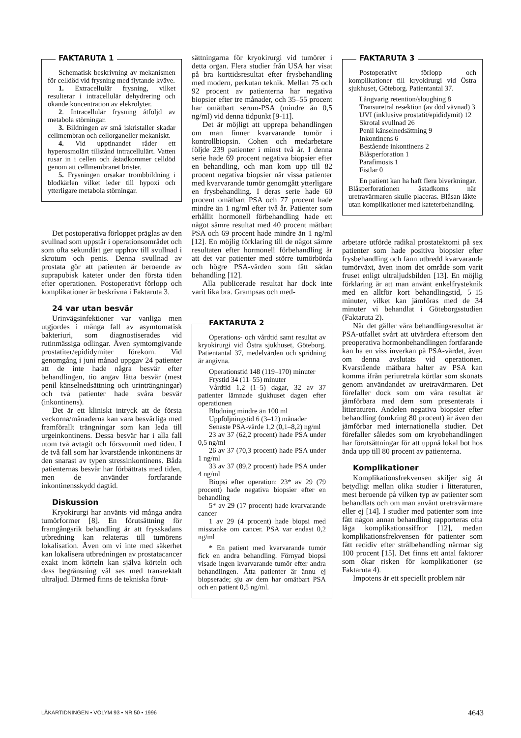FAKTARUTA 1
Schematisk beskrivning av mekanismen för celldöd vid frysning med flytande kväve.
1. Extracellulär frysning, vilket resulterar i intracellulär dehydrering och ökande koncentration av elekrolyter.
2. Intracellulär frysning åtföljd av metabola störningar.
3. Bildningen av små iskristaller skadar cellmembran och cellorganeller mekaniskt.
4. Vid upptinandet råder ett hyperosmolärt tillstånd intracellulärt. Vatten rusar in i cellen och åstadkommer celldöd genom att cellmembranet brister.
5. Frysningen orsakar trombbildning i blodkärlen vilket leder till hypoxi och ytterligare metabola störningar.
Det postoperativa förloppet präglas av den svullnad som uppstår i operationsområdet och som ofta sekundärt ger upphov till svullnad i skrotum och penis. Denna svullnad av prostata gör att patienten är beroende av suprapubisk kateter under den första tiden efter operationen. Postoperativt förlopp och komplikationer är beskrivna i Faktaruta 3.
24 var utan besvär
Urinvägsinfektioner var vanliga men utgjordes i många fall av asymtomatisk bakteriuri, som diagnostiserades vid rutinmässiga odlingar. Även symtomgivande prostatiter/epididymiter förekom. Vid genomgång i juni månad uppgav 24 patienter att de inte hade några besvär efter behandlingen, tio angav lätta besvär (mest penil känselnedsättning och urinträngningar) och två patienter hade svåra besvär (inkontinens).
Det är ett kliniskt intryck att de första veckorna/månaderna kan vara besvärliga med framförallt trängningar som kan leda till urgeinkontinens. Dessa besvär har i alla fall utom två avtagit och försvunnit med tiden. I de två fall som har kvarstående inkontinens är den snarast av typen stressinkontinens. Båda patienternas besvär har förbättrats med tiden, men de använder fortfarande inkontinensskydd dagtid.
Diskussion
Kryokirurgi har använts vid många andra tumörformer [8]. En förutsättning för framgångsrik behandling är att frysskadans utbredning kan relateras till tumörens lokalisation. Även om vi inte med säkerhet kan lokalisera utbredningen av prostatacancer exakt inom körteln kan själva körteln och dess begränsning väl ses med transrektalt ultraljud. Därmed finns de tekniska förut-
sättningarna för kryokirurgi vid tumörer i detta organ. Flera studier från USA har visat på bra korttidsresultat efter frysbehandling med modern, perkutan teknik. Mellan 75 och 92 procent av patienterna har negativa biopsier efter tre månader, och 35–55 procent har omätbart serum-PSA (mindre än 0,5 ng/ml) vid denna tidpunkt [9-11].
Det är möjligt att upprepa behandlingen om man finner kvarvarande tumör i kontrollbiopsin. Cohen och medarbetare följde 239 patienter i minst två år. I denna serie hade 69 procent negativa biopsier efter en behandling, och man kom upp till 82 procent negativa biopsier när vissa patienter med kvarvarande tumör genomgått ytterligare en frysbehandling. I deras serie hade 60 procent omätbart PSA och 77 procent hade mindre än 1 ng/ml efter två år. Patienter som erhållit hormonell förbehandling hade ett något sämre resultat med 40 procent mätbart PSA och 69 procent hade mindre än 1 ng/ml [12]. En möjlig förklaring till de något sämre resultaten efter hormonell förbehandling är att det var patienter med större tumörbörda och högre PSA-värden som fått sådan behandling [12].
Alla publicerade resultat har dock inte varit lika bra. Grampsas och med-
FAKTARUTA 2
Operations- och vårdtid samt resultat av kryokirurgi vid Östra sjukhuset, Göteborg. Patientantal 37, medelvärden och spridning är angivna.
Operationstid 148 (119–170) minuter
Frystid 34 (11–55) minuter
Vårdtid 1,2 (1–5) dagar, 32 av 37 patienter lämnade sjukhuset dagen efter operationen
Blödning mindre än 100 ml
Uppföljningstid 6 (3–12) månader
Senaste PSA-värde 1,2 (0,1–8,2) ng/ml
23 av 37 (62,2 procent) hade PSA under 0,5 ng/ml
26 av 37 (70,3 procent) hade PSA under 1 ng/ml
33 av 37 (89,2 procent) hade PSA under 4 ng/ml
Biopsi efter operation: 23* av 29 (79 procent) hade negativa biopsier efter en behandling
5* av 29 (17 procent) hade kvarvarande cancer
1 av 29 (4 procent) hade biopsi med misstanke om cancer. PSA var endast 0,2 ng/ml
* En patient med kvarvarande tumör fick en andra behandling. Förnyad biopsi visade ingen kvarvarande tumör efter andra behandlingen. Åtta patienter är ännu ej biopserade; sju av dem har omätbart PSA och en patient 0,5 ng/ml.
FAKTARUTA 3
Postoperativt förlopp och komplikationer till kryokirurgi vid Östra sjukhuset, Göteborg. Patientantal 37.
Långvarig retention/sloughing 8
Transuretral resektion (av död vävnad) 3
UVI (inklusive prostatit/epididymit) 12
Skrotal svullnad 26
Penil känselnedsättning 9
Inkontinens 6
Bestående inkontinens 2
Blåsperforation 1
Parafimosis 1
Fistlar 0
En patient kan ha haft flera biverkningar. Blåsperforationen åstadkoms när uretravärmaren skulle placeras. Blåsan läkte utan komplikationer med kateterbehandling.
arbetare utförde radikal prostatektomi på sex patienter som hade positiva biopsier efter frysbehandling och fann utbredd kvarvarande tumörväxt, även inom det område som varit fruset enligt ultraljudsbilden [13]. En möjlig förklaring är att man använt enkelfrysteknik med en alltför kort behandlingstid, 5–15 minuter, vilket kan jämföras med de 34 minuter vi behandlat i Göteborgsstudien (Faktaruta 2).
När det gäller våra behandlingsresultat är PSA-utfallet svårt att utvärdera eftersom den preoperativa hormonbehandlingen fortfarande kan ha en viss inverkan på PSA-värdet, även om denna avslutats vid operationen. Kvarstående mätbara halter av PSA kan komma ifrån periuretrala körtlar som skonats genom användandet av uretravärmaren. Det förefaller dock som om våra resultat är jämförbara med dem som presenterats i litteraturen. Andelen negativa biopsier efter behandling (omkring 80 procent) är även den jämförbar med internationella studier. Det förefaller således som om kryobehandlingen har förutsättningar för att uppnå lokal bot hos ända upp till 80 procent av patienterna.
Komplikationer
Komplikationsfrekvensen skiljer sig åt betydligt mellan olika studier i litteraturen, mest beroende på vilken typ av patienter som behandlats och om man använt uretravärmare eller ej [14]. I studier med patienter som inte fått någon annan behandling rapporteras ofta låga komplikationssiffror [12], medan komplikationsfrekvensen för patienter som fått recidiv efter strålbehandling närmar sig 100 procent [15]. Det finns ett antal faktorer som ökar risken för komplikationer (se Faktaruta 4).
Impotens är ett speciellt problem när
LÄKARTIDNINGEN • VOLYM 93 • NR 50 • 1996 4643